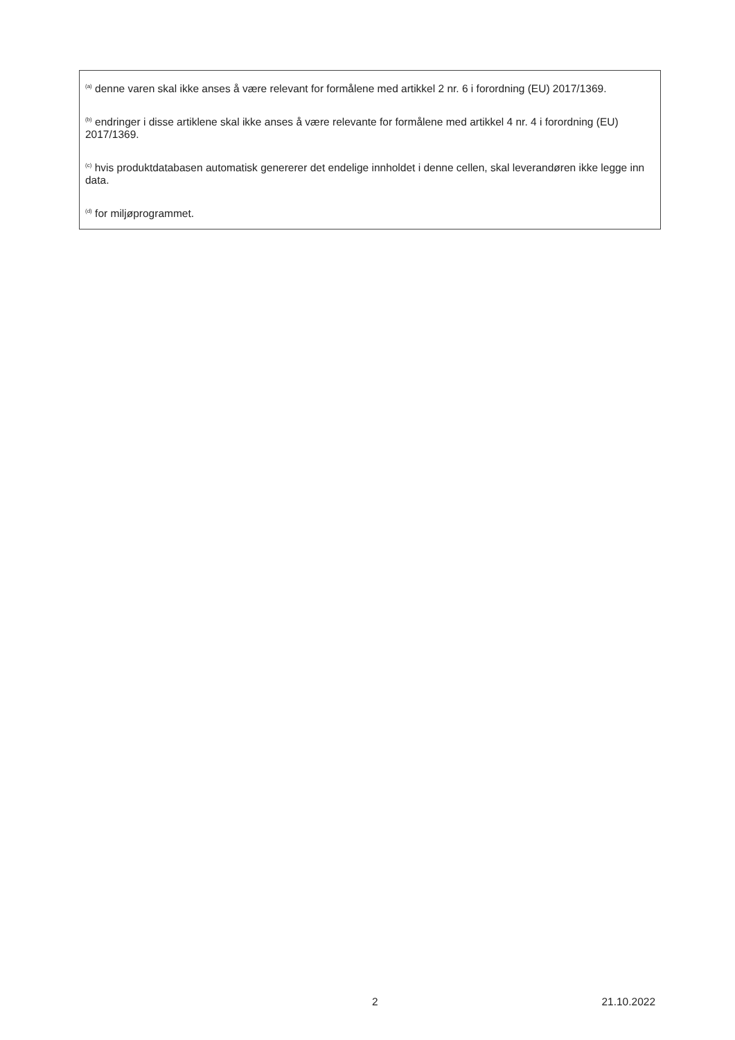<sup>(a)</sup> denne varen skal ikke anses å være relevant for formålene med artikkel 2 nr. 6 i forordning (EU) 2017/1369.
<sup>(b)</sup> endringer i disse artiklene skal ikke anses å være relevante for formålene med artikkel 4 nr. 4 i forordning (EU) 2017/1369.
<sup>(c)</sup> hvis produktdatabasen automatisk genererer det endelige innholdet i denne cellen, skal leverandøren ikke legge inn data.
<sup>(d)</sup> for miljøprogrammet.
2 21.10.2022